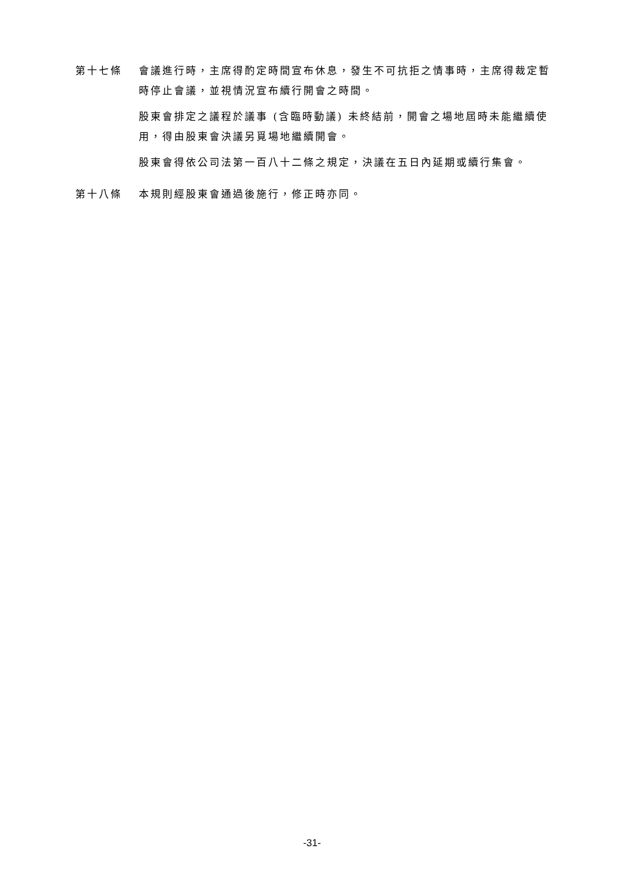第十七條 會議進行時，主席得酌定時間宣布休息，發生不可抗拒之情事時，主席得裁定暫時停止會議，並視情況宣布續行開會之時間。
股東會排定之議程於議事 (含臨時動議) 未終結前，開會之場地屆時未能繼續使用，得由股東會決議另覓場地繼續開會。
股東會得依公司法第一百八十二條之規定，決議在五日內延期或續行集會。
第十八條 本規則經股東會通過後施行，修正時亦同。
-31-